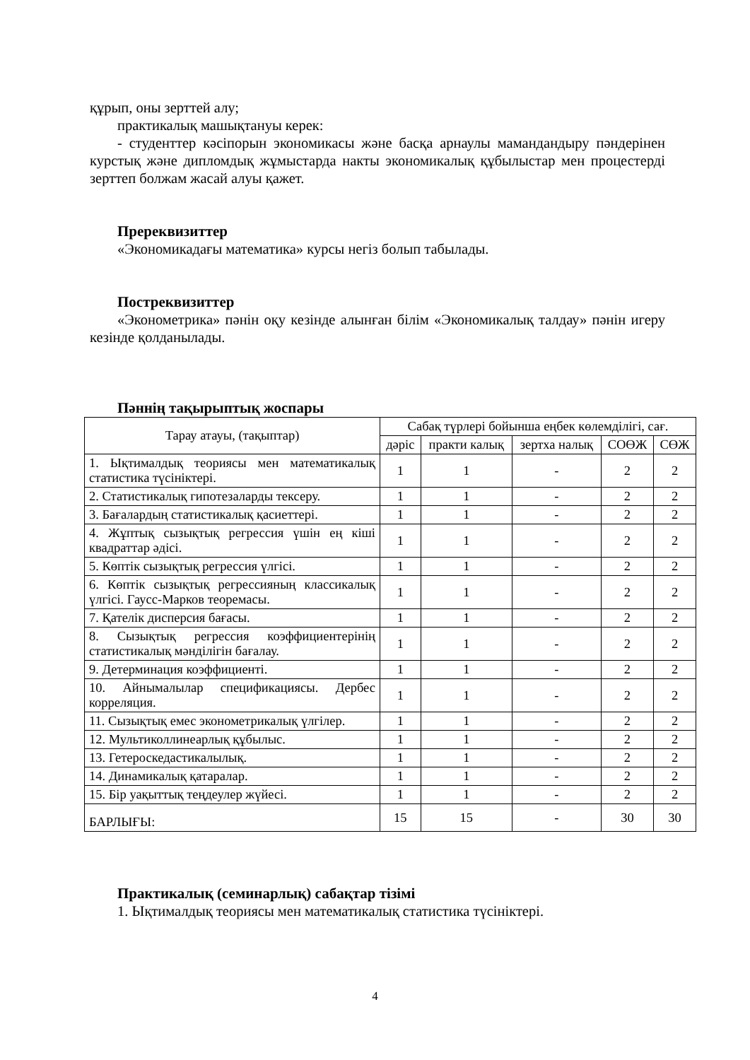құрып, оны зерттей алу;
практикалық машықтануы керек:
- студенттер кәсіпорын экономикасы және басқа арнаулы мамандандыру пәндерінен курстық және дипломдық жұмыстарда накты экономикалық құбылыстар мен процестерді зерттеп болжам жасай алуы қажет.
Пререквизиттер
«Экономикадағы математика» курсы негіз болып табылады.
Постреквизиттер
«Эконометрика» пәнін оқу кезінде алынған білім «Экономикалық талдау» пәнін игеру кезінде қолданылады.
Пәннің тақырыптық жоспары
| Тарау атауы, (тақыптар) | Сабақ түрлері бойынша еңбек көлемділігі, сағ. | | | | |
| --- | --- | --- | --- | --- | --- |
| | дәріс | практи калық | зертха налық | СОӨЖ | СӨЖ |
| 1. Ықтималдық теориясы мен математикалық статистика түсініктері. | 1 | 1 | - | 2 | 2 |
| 2. Статистикалық гипотезаларды тексеру. | 1 | 1 | - | 2 | 2 |
| 3. Бағалардың статистикалық қасиеттері. | 1 | 1 | - | 2 | 2 |
| 4. Жұптық сызықтық регрессия үшін ең кіші квадраттар әдісі. | 1 | 1 | - | 2 | 2 |
| 5. Көптік сызықтық регрессия үлгісі. | 1 | 1 | - | 2 | 2 |
| 6. Көптік сызықтық регрессияның классикалық үлгісі. Гаусс-Марков теоремасы. | 1 | 1 | - | 2 | 2 |
| 7. Қателік дисперсия бағасы. | 1 | 1 | - | 2 | 2 |
| 8. Сызықтық регрессия коэффициентерінің статистикалық мәнділігін бағалау. | 1 | 1 | - | 2 | 2 |
| 9. Детерминация коэффициенті. | 1 | 1 | - | 2 | 2 |
| 10. Айнымалылар спецификациясы. Дербес корреляция. | 1 | 1 | - | 2 | 2 |
| 11. Сызықтық емес эконометрикалық үлгілер. | 1 | 1 | - | 2 | 2 |
| 12. Мультиколлинеарлық құбылыс. | 1 | 1 | - | 2 | 2 |
| 13. Гетероскедастикалылық. | 1 | 1 | - | 2 | 2 |
| 14. Динамикалық қатаралар. | 1 | 1 | - | 2 | 2 |
| 15. Бір уақыттық теңдеулер жүйесі. | 1 | 1 | - | 2 | 2 |
| БАРЛЫҒЫ: | 15 | 15 | - | 30 | 30 |
Практикалық (семинарлық) сабақтар тізімі
1. Ықтималдық теориясы мен математикалық статистика түсініктері.
4